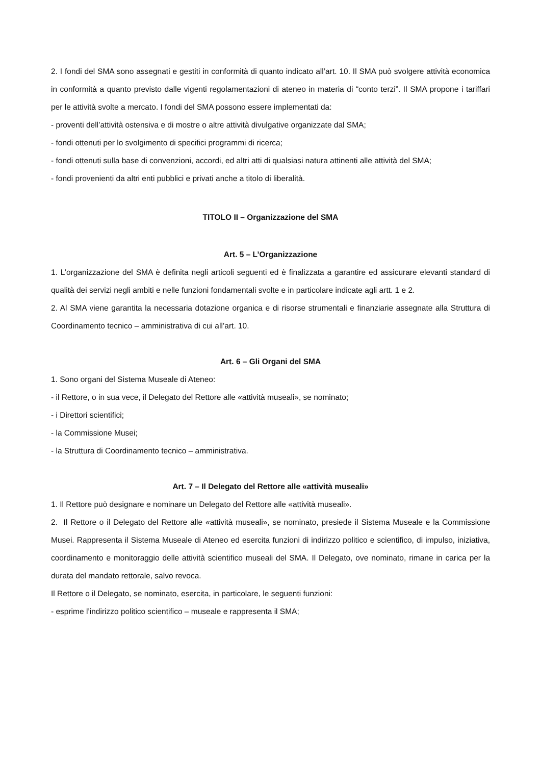2. I fondi del SMA sono assegnati e gestiti in conformità di quanto indicato all’art. 10. Il SMA può svolgere attività economica in conformità a quanto previsto dalle vigenti regolamentazioni di ateneo in materia di “conto terzi”. Il SMA propone i tariffari per le attività svolte a mercato. I fondi del SMA possono essere implementati da:
- proventi dell’attività ostensiva e di mostre o altre attività divulgative organizzate dal SMA;
- fondi ottenuti per lo svolgimento di specifici programmi di ricerca;
- fondi ottenuti sulla base di convenzioni, accordi, ed altri atti di qualsiasi natura attinenti alle attività del SMA;
- fondi provenienti da altri enti pubblici e privati anche a titolo di liberalità.
TITOLO II – Organizzazione del SMA
Art. 5 – L’Organizzazione
1. L’organizzazione del SMA è definita negli articoli seguenti ed è finalizzata a garantire ed assicurare elevanti standard di qualità dei servizi negli ambiti e nelle funzioni fondamentali svolte e in particolare indicate agli artt. 1 e 2.
2. Al SMA viene garantita la necessaria dotazione organica e di risorse strumentali e finanziarie assegnate alla Struttura di Coordinamento tecnico – amministrativa di cui all’art. 10.
Art. 6 – Gli Organi del SMA
1. Sono organi del Sistema Museale di Ateneo:
- il Rettore, o in sua vece, il Delegato del Rettore alle «attività museali», se nominato;
- i Direttori scientifici;
- la Commissione Musei;
- la Struttura di Coordinamento tecnico – amministrativa.
Art. 7 – Il Delegato del Rettore alle «attività museali»
1. Il Rettore può designare e nominare un Delegato del Rettore alle «attività museali».
2. Il Rettore o il Delegato del Rettore alle «attività museali», se nominato, presiede il Sistema Museale e la Commissione Musei. Rappresenta il Sistema Museale di Ateneo ed esercita funzioni di indirizzo politico e scientifico, di impulso, iniziativa, coordinamento e monitoraggio delle attività scientifico museali del SMA. Il Delegato, ove nominato, rimane in carica per la durata del mandato rettorale, salvo revoca.
Il Rettore o il Delegato, se nominato, esercita, in particolare, le seguenti funzioni:
- esprime l’indirizzo politico scientifico – museale e rappresenta il SMA;